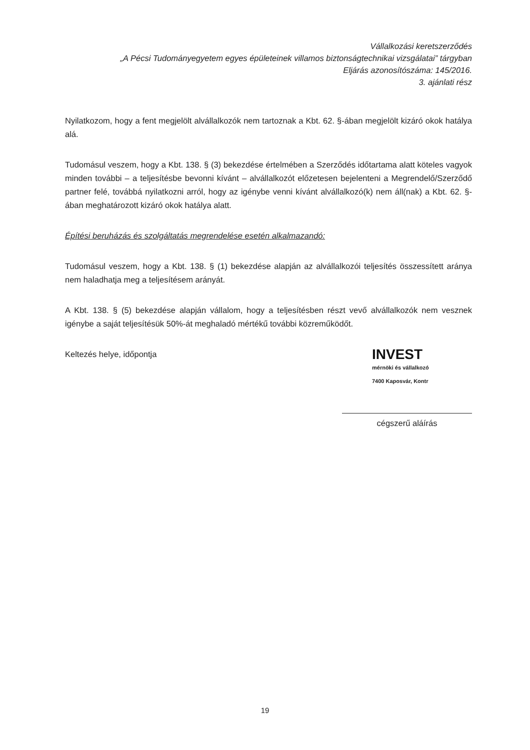Vállalkozási keretszerződés
„A Pécsi Tudományegyetem egyes épületeinek villamos biztonságtechnikai vizsgálatai” tárgyban
Eljárás azonosítószáma: 145/2016.
3. ajánlati rész
Nyilatkozom, hogy a fent megjelölt alvállalkozók nem tartoznak a Kbt. 62. §-ában megjelölt kizáró okok hatálya alá.
Tudomásul veszem, hogy a Kbt. 138. § (3) bekezdése értelmében a Szerződés időtartama alatt köteles vagyok minden további – a teljesítésbe bevonni kívánt – alvállalkozót előzetesen bejelenteni a Megrendelő/Szerződő partner felé, továbbá nyilatkozni arról, hogy az igénybe venni kívánt alvállalkozó(k) nem áll(nak) a Kbt. 62. §-ában meghatározott kizáró okok hatálya alatt.
Építési beruházás és szolgáltatás megrendelése esetén alkalmazandó:
Tudomásul veszem, hogy a Kbt. 138. § (1) bekezdése alapján az alvállalkozói teljesítés összessített aránya nem haladhatja meg a teljesítésem arányát.
A Kbt. 138. § (5) bekezdése alapján vállalom, hogy a teljesítésben részt vevő alvállalkozók nem vesznek igénybe a saját teljesítésük 50%-át meghaladó mértékű további közreműködőt.
Keltezés helye, időpontja
INVEST
mérnöki és vállalkozó
7400 Kaposvár, Kontr
cégszerű aláírás
19